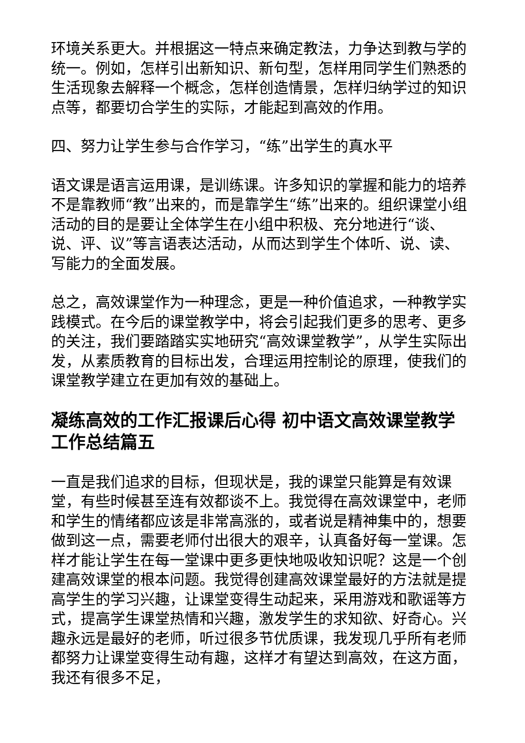环境关系更大。并根据这一特点来确定教法，力争达到教与学的统一。例如，怎样引出新知识、新句型，怎样用同学生们熟悉的生活现象去解释一个概念，怎样创造情景，怎样归纳学过的知识点等，都要切合学生的实际，才能起到高效的作用。
四、努力让学生参与合作学习，“练”出学生的真水平
语文课是语言运用课，是训练课。许多知识的掌握和能力的培养不是靠教师“教”出来的，而是靠学生“练”出来的。组织课堂小组活动的目的是要让全体学生在小组中积极、充分地进行“谈、说、评、议”等言语表达活动，从而达到学生个体听、说、读、写能力的全面发展。
总之，高效课堂作为一种理念，更是一种价值追求，一种教学实践模式。在今后的课堂教学中，将会引起我们更多的思考、更多的关注，我们要踏踏实实地研究“高效课堂教学”，从学生实际出发，从素质教育的目标出发，合理运用控制论的原理，使我们的课堂教学建立在更加有效的基础上。
凝练高效的工作汇报课后心得 初中语文高效课堂教学工作总结篇五
一直是我们追求的目标，但现状是，我的课堂只能算是有效课堂，有些时候甚至连有效都谈不上。我觉得在高效课堂中，老师和学生的情绪都应该是非常高涨的，或者说是精神集中的，想要做到这一点，需要老师付出很大的艰辛，认真备好每一堂课。怎样才能让学生在每一堂课中更多更快地吸收知识呢？这是一个创建高效课堂的根本问题。我觉得创建高效课堂最好的方法就是提高学生的学习兴趣，让课堂变得生动起来，采用游戏和歌谣等方式，提高学生课堂热情和兴趣，激发学生的求知欲、好奇心。兴趣永远是最好的老师，听过很多节优质课，我发现几乎所有老师都努力让课堂变得生动有趣，这样才有望达到高效，在这方面，我还有很多不足，